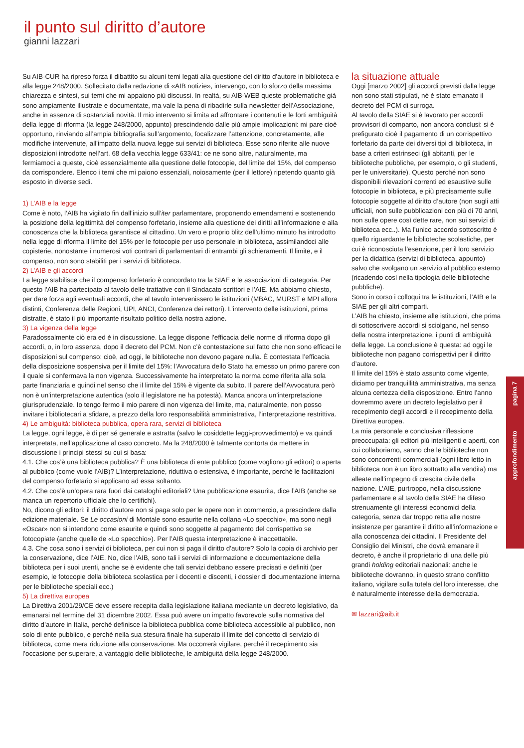il punto sul diritto d’autore
gianni lazzari
Su AIB-CUR ha ripreso forza il dibattito su alcuni temi legati alla questione del diritto d’autore in biblioteca e alla legge 248/2000. Sollecitato dalla redazione di «AIB notizie», intervengo, con lo sforzo della massima chiarezza e sintesi, sui temi che mi appaiono più discussi. In realtà, su AIB-WEB queste problematiche già sono ampiamente illustrate e documentate, ma vale la pena di ribadirle sulla newsletter dell’Associazione, anche in assenza di sostanziali novità. Il mio intervento si limita ad affrontare i contenuti e le forti ambiguità della legge di riforma (la legge 248/2000, appunto) prescindendo dalle più ampie implicazioni: mi pare cioè opportuno, rinviando all’ampia bibliografia sull’argomento, focalizzare l’attenzione, concretamente, alle modifiche intervenute, all’impatto della nuova legge sui servizi di biblioteca. Esse sono riferite alle nuove disposizioni introdotte nell’art. 68 della vecchia legge 633/41: ce ne sono altre, naturalmente, ma fermiamoci a queste, cioè essenzialmente alla questione delle fotocopie, del limite del 15%, del compenso da corrispondere. Elenco i temi che mi paiono essenziali, noiosamente (per il lettore) ripetendo quanto già esposto in diverse sedi.
1) L’AIB e la legge
Come è noto, l’AIB ha vigilato fin dall’inizio sull’iter parlamentare, proponendo emendamenti e sostenendo la posizione della legittimità del compenso forfetario, insieme alla questione dei diritti all’informazione e alla conoscenza che la biblioteca garantisce al cittadino. Un vero e proprio blitz dell’ultimo minuto ha introdotto nella legge di riforma il limite del 15% per le fotocopie per uso personale in biblioteca, assimilandoci alle copisterie, nonostante i numerosi voti contrari di parlamentari di entrambi gli schieramenti. Il limite, e il compenso, non sono stabiliti per i servizi di biblioteca.
2) L’AIB e gli accordi
La legge stabilisce che il compenso forfetario è concordato tra la SIAE e le associazioni di categoria. Per questo l’AIB ha partecipato al tavolo delle trattative con il Sindacato scrittori e l’AIE. Ma abbiamo chiesto, per dare forza agli eventuali accordi, che al tavolo intervenissero le istituzioni (MBAC, MURST e MPI allora distinti, Conferenza delle Regioni, UPI, ANCI, Conferenza dei rettori). L’intervento delle istituzioni, prima distratte, è stato il più importante risultato politico della nostra azione.
3) La vigenza della legge
Paradossalmente ciò era ed è in discussione. La legge dispone l’efficacia delle norme di riforma dopo gli accordi, o, in loro assenza, dopo il decreto del PCM. Non c’è contestazione sul fatto che non sono efficaci le disposizioni sul compenso: cioè, ad oggi, le biblioteche non devono pagare nulla. È contestata l’efficacia della disposizione sospensiva per il limite del 15%: l’Avvocatura dello Stato ha emesso un primo parere con il quale si confermava la non vigenza. Successivamente ha interpretato la norma come riferita alla sola parte finanziaria e quindi nel senso che il limite del 15% è vigente da subito. Il parere dell’Avvocatura però non è un’interpretazione autentica (solo il legislatore ne ha potestà). Manca ancora un’interpretazione giurisprudenziale. Io tengo fermo il mio parere di non vigenza del limite, ma, naturalmente, non posso invitare i bibliotecari a sfidare, a prezzo della loro responsabilità amministrativa, l’interpretazione restrittiva.
4) Le ambiguità: biblioteca pubblica, opera rara, servizi di biblioteca
La legge, ogni legge, è di per sé generale e astratta (salvo le cosiddette leggi-provvedimento) e va quindi interpretata, nell’applicazione al caso concreto. Ma la 248/2000 è talmente contorta da mettere in discussione i principi stessi su cui si basa:
4.1. Che cos’è una biblioteca pubblica? È una biblioteca di ente pubblico (come vogliono gli editori) o aperta al pubblico (come vuole l’AIB)? L’interpretazione, riduttiva o estensiva, è importante, perché le facilitazioni del compenso forfetario si applicano ad essa soltanto.
4.2. Che cos’è un’opera rara fuori dai cataloghi editoriali? Una pubblicazione esaurita, dice l’AIB (anche se manca un repertorio ufficiale che lo certifichi).
No, dicono gli editori: il diritto d’autore non si paga solo per le opere non in commercio, a prescindere dalla edizione materiale. Se Le occasioni di Montale sono esaurite nella collana «Lo specchio», ma sono negli «Oscar» non si intendono come esaurite e quindi sono soggette al pagamento del corrispettivo se fotocopiate (anche quelle de «Lo specchio»). Per l’AIB questa interpretazione è inaccettabile.
4.3. Che cosa sono i servizi di biblioteca, per cui non si paga il diritto d’autore? Solo la copia di archivio per la conservazione, dice l’AIE. No, dice l’AIB, sono tali i servizi di informazione e documentazione della biblioteca per i suoi utenti, anche se è evidente che tali servizi debbano essere precisati e definiti (per esempio, le fotocopie della biblioteca scolastica per i docenti e discenti, i dossier di documentazione interna per le biblioteche speciali ecc.)
5) La direttiva europea
La Direttiva 2001/29/CE deve essere recepita dalla legislazione italiana mediante un decreto legislativo, da emanarsi nel termine del 31 dicembre 2002. Essa può avere un impatto favorevole sulla normativa del diritto d’autore in Italia, perché definisce la biblioteca pubblica come biblioteca accessibile al pubblico, non solo di ente pubblico, e perché nella sua stesura finale ha superato il limite del concetto di servizio di biblioteca, come mera riduzione alla conservazione. Ma occorrerà vigilare, perché il recepimento sia l’occasione per superare, a vantaggio delle biblioteche, le ambiguità della legge 248/2000.
la situazione attuale
Oggi [marzo 2002] gli accordi previsti dalla legge non sono stati stipulati, né è stato emanato il decreto del PCM di surroga.
Al tavolo della SIAE si è lavorato per accordi provvisori di comparto, non ancora conclusi: si è prefigurato cioè il pagamento di un corrispettivo forfetario da parte dei diversi tipi di biblioteca, in base a criteri estrinseci (gli abitanti, per le biblioteche pubbliche, per esempio, o gli studenti, per le universitarie). Questo perché non sono disponibili rilevazioni correnti ed esaustive sulle fotocopie in biblioteca, e più precisamente sulle fotocopie soggette al diritto d’autore (non sugli atti ufficiali, non sulle pubblicazioni con più di 70 anni, non sulle opere così dette rare, non sui servizi di biblioteca ecc..). Ma l’unico accordo sottoscritto è quello riguardante le biblioteche scolastiche, per cui è riconosciuta l’esenzione, per il loro servizio per la didattica (servizi di biblioteca, appunto) salvo che svolgano un servizio al pubblico esterno (ricadendo così nella tipologia delle biblioteche pubbliche).
Sono in corso i colloqui tra le istituzioni, l’AIB e la SIAE per gli altri comparti.
L’AIB ha chiesto, insieme alle istituzioni, che prima di sottoscrivere accordi si sciolgano, nel senso della nostra interpretazione, i punti di ambiguità della legge. La conclusione è questa: ad oggi le biblioteche non pagano corrispettivi per il diritto d’autore.
Il limite del 15% è stato assunto come vigente, diciamo per tranquillità amministrativa, ma senza alcuna certezza della disposizione. Entro l’anno dovremmo avere un decreto legislativo per il recepimento degli accordi e il recepimento della Direttiva europea.
La mia personale e conclusiva riflessione preoccupata: gli editori più intelligenti e aperti, con cui collaboriamo, sanno che le biblioteche non sono concorrenti commerciali (ogni libro letto in biblioteca non è un libro sottratto alla vendita) ma alleate nell’impegno di crescita civile della nazione. L’AIE, purtroppo, nella discussione parlamentare e al tavolo della SIAE ha difeso strenuamente gli interessi economici della categoria, senza dar troppo retta alle nostre insistenze per garantire il diritto all’informazione e alla conoscenza dei cittadini. Il Presidente del Consiglio dei Ministri, che dovrà emanare il decreto, è anche il proprietario di una delle più grandi holding editoriali nazionali: anche le biblioteche dovranno, in questo strano conflitto italiano, vigilare sulla tutela del loro interesse, che è naturalmente interesse della democrazia.
✉ lazzari@aib.it
approfondimento pagina 7